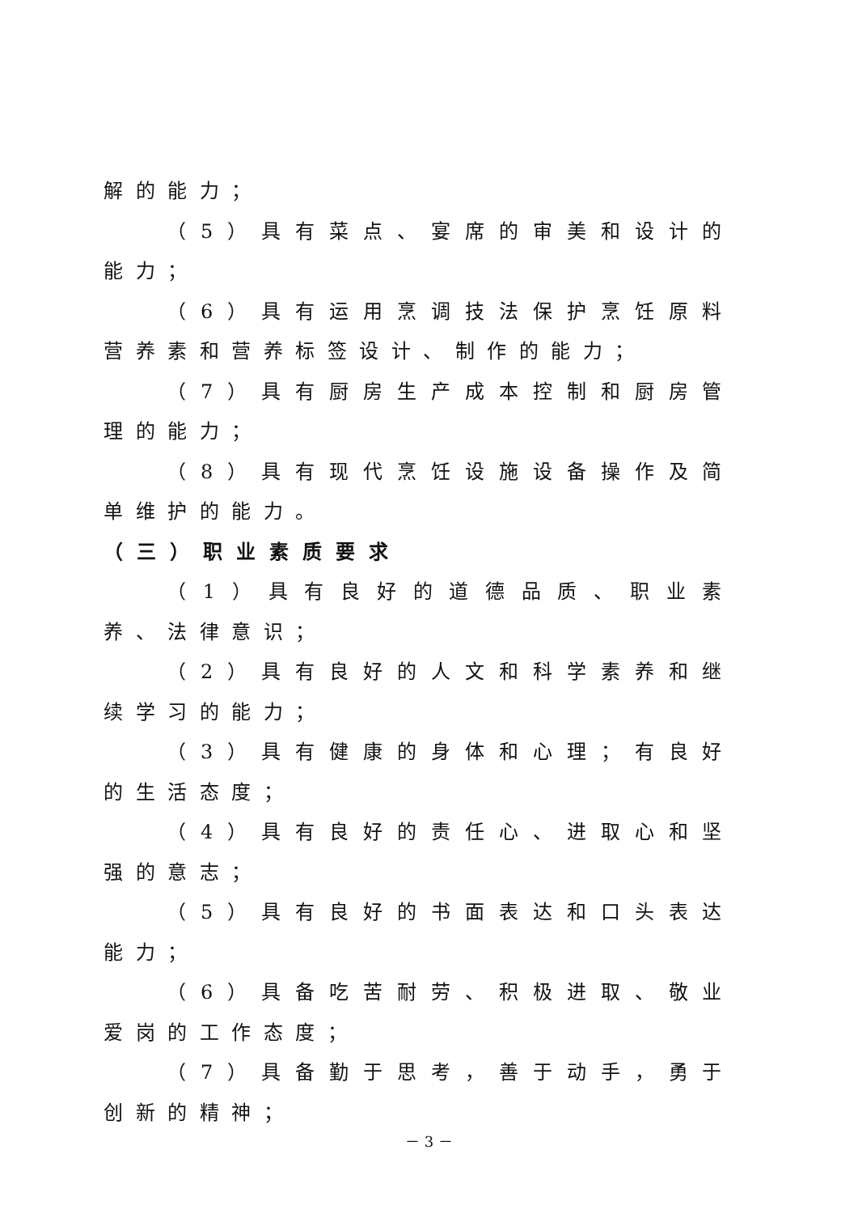解的能力；
（5）具有菜点、宴席的审美和设计的能力；
（6）具有运用烹调技法保护烹饪原料营养素和营养标签设计、制作的能力；
（7）具有厨房生产成本控制和厨房管理的能力；
（8）具有现代烹饪设施设备操作及简单维护的能力。
（三）职业素质要求
（1）具有良好的道德品质、职业素养、法律意识；
（2）具有良好的人文和科学素养和继续学习的能力；
（3）具有健康的身体和心理；有良好的生活态度；
（4）具有良好的责任心、进取心和坚强的意志；
（5）具有良好的书面表达和口头表达能力；
（6）具备吃苦耐劳、积极进取、敬业爱岗的工作态度；
（7）具备勤于思考，善于动手，勇于创新的精神；
－ 3 －